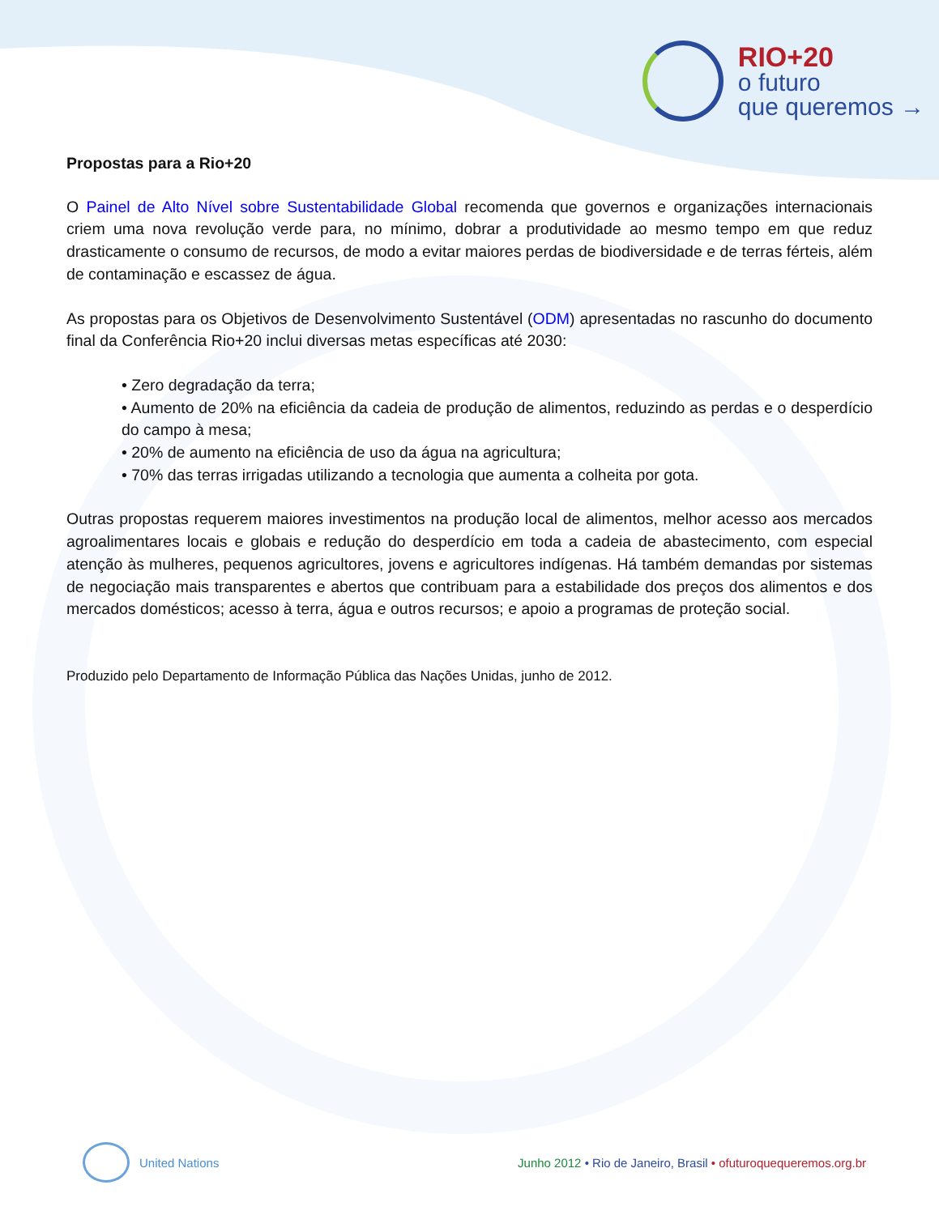RIO+20
o futuro
que queremos →
Propostas para a Rio+20
O Painel de Alto Nível sobre Sustentabilidade Global recomenda que governos e organizações internacionais criem uma nova revolução verde para, no mínimo, dobrar a produtividade ao mesmo tempo em que reduz drasticamente o consumo de recursos, de modo a evitar maiores perdas de biodiversidade e de terras férteis, além de contaminação e escassez de água.
As propostas para os Objetivos de Desenvolvimento Sustentável (ODM) apresentadas no rascunho do documento final da Conferência Rio+20 inclui diversas metas específicas até 2030:
• Zero degradação da terra;
• Aumento de 20% na eficiência da cadeia de produção de alimentos, reduzindo as perdas e o desperdício do campo à mesa;
• 20% de aumento na eficiência de uso da água na agricultura;
• 70% das terras irrigadas utilizando a tecnologia que aumenta a colheita por gota.
Outras propostas requerem maiores investimentos na produção local de alimentos, melhor acesso aos mercados agroalimentares locais e globais e redução do desperdício em toda a cadeia de abastecimento, com especial atenção às mulheres, pequenos agricultores, jovens e agricultores indígenas. Há também demandas por sistemas de negociação mais transparentes e abertos que contribuam para a estabilidade dos preços dos alimentos e dos mercados domésticos; acesso à terra, água e outros recursos; e apoio a programas de proteção social.
Produzido pelo Departamento de Informação Pública das Nações Unidas, junho de 2012.
United Nations
Junho 2012 • Rio de Janeiro, Brasil • ofuturoquequeremos.org.br